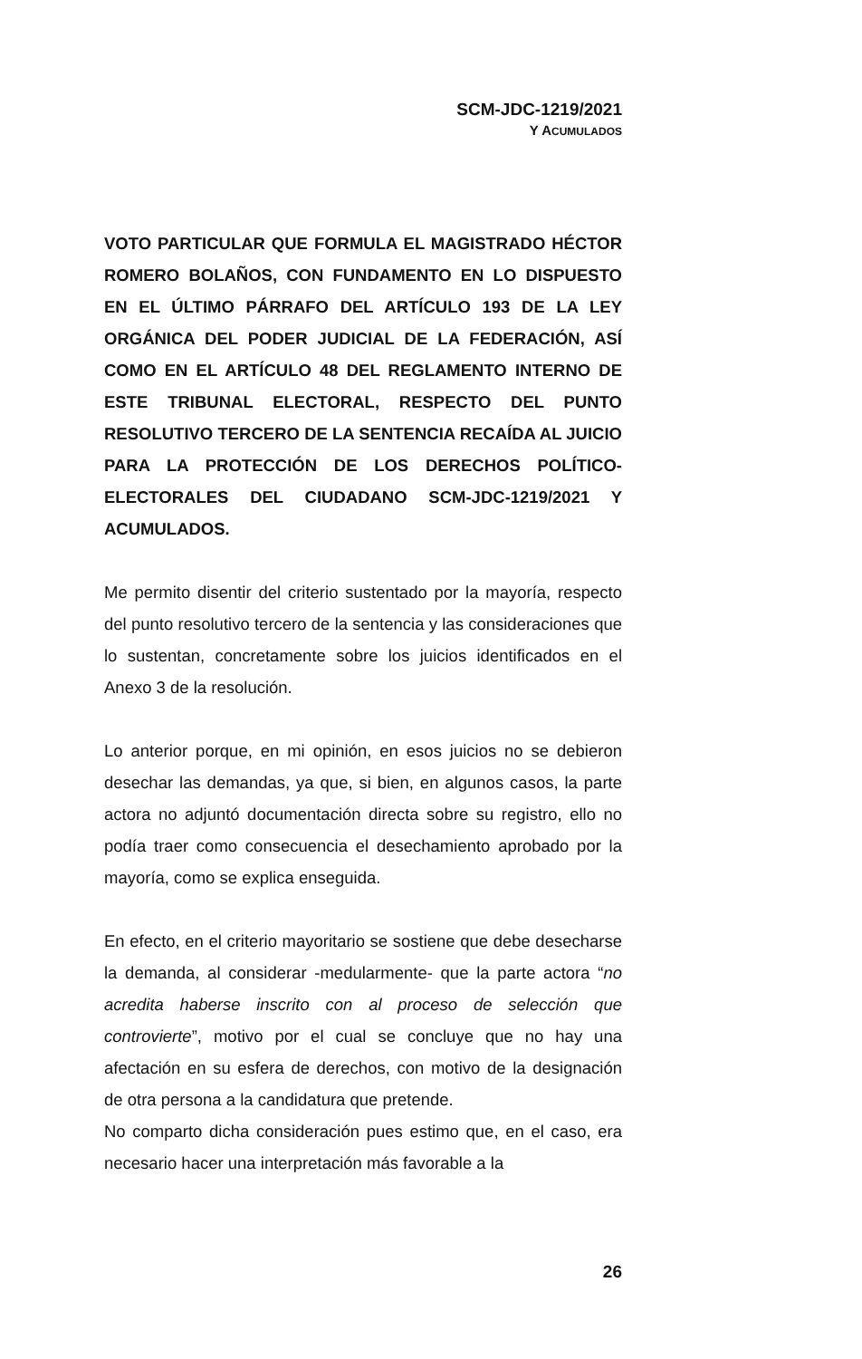SCM-JDC-1219/2021
Y ACUMULADOS
VOTO PARTICULAR QUE FORMULA EL MAGISTRADO HÉCTOR ROMERO BOLAÑOS, CON FUNDAMENTO EN LO DISPUESTO EN EL ÚLTIMO PÁRRAFO DEL ARTÍCULO 193 DE LA LEY ORGÁNICA DEL PODER JUDICIAL DE LA FEDERACIÓN, ASÍ COMO EN EL ARTÍCULO 48 DEL REGLAMENTO INTERNO DE ESTE TRIBUNAL ELECTORAL, RESPECTO DEL PUNTO RESOLUTIVO TERCERO DE LA SENTENCIA RECAÍDA AL JUICIO PARA LA PROTECCIÓN DE LOS DERECHOS POLÍTICO-ELECTORALES DEL CIUDADANO SCM-JDC-1219/2021 Y ACUMULADOS.
Me permito disentir del criterio sustentado por la mayoría, respecto del punto resolutivo tercero de la sentencia y las consideraciones que lo sustentan, concretamente sobre los juicios identificados en el Anexo 3 de la resolución.
Lo anterior porque, en mi opinión, en esos juicios no se debieron desechar las demandas, ya que, si bien, en algunos casos, la parte actora no adjuntó documentación directa sobre su registro, ello no podía traer como consecuencia el desechamiento aprobado por la mayoría, como se explica enseguida.
En efecto, en el criterio mayoritario se sostiene que debe desecharse la demanda, al considerar -medularmente- que la parte actora “no acredita haberse inscrito con al proceso de selección que controvierte”, motivo por el cual se concluye que no hay una afectación en su esfera de derechos, con motivo de la designación de otra persona a la candidatura que pretende.
No comparto dicha consideración pues estimo que, en el caso, era necesario hacer una interpretación más favorable a la
26